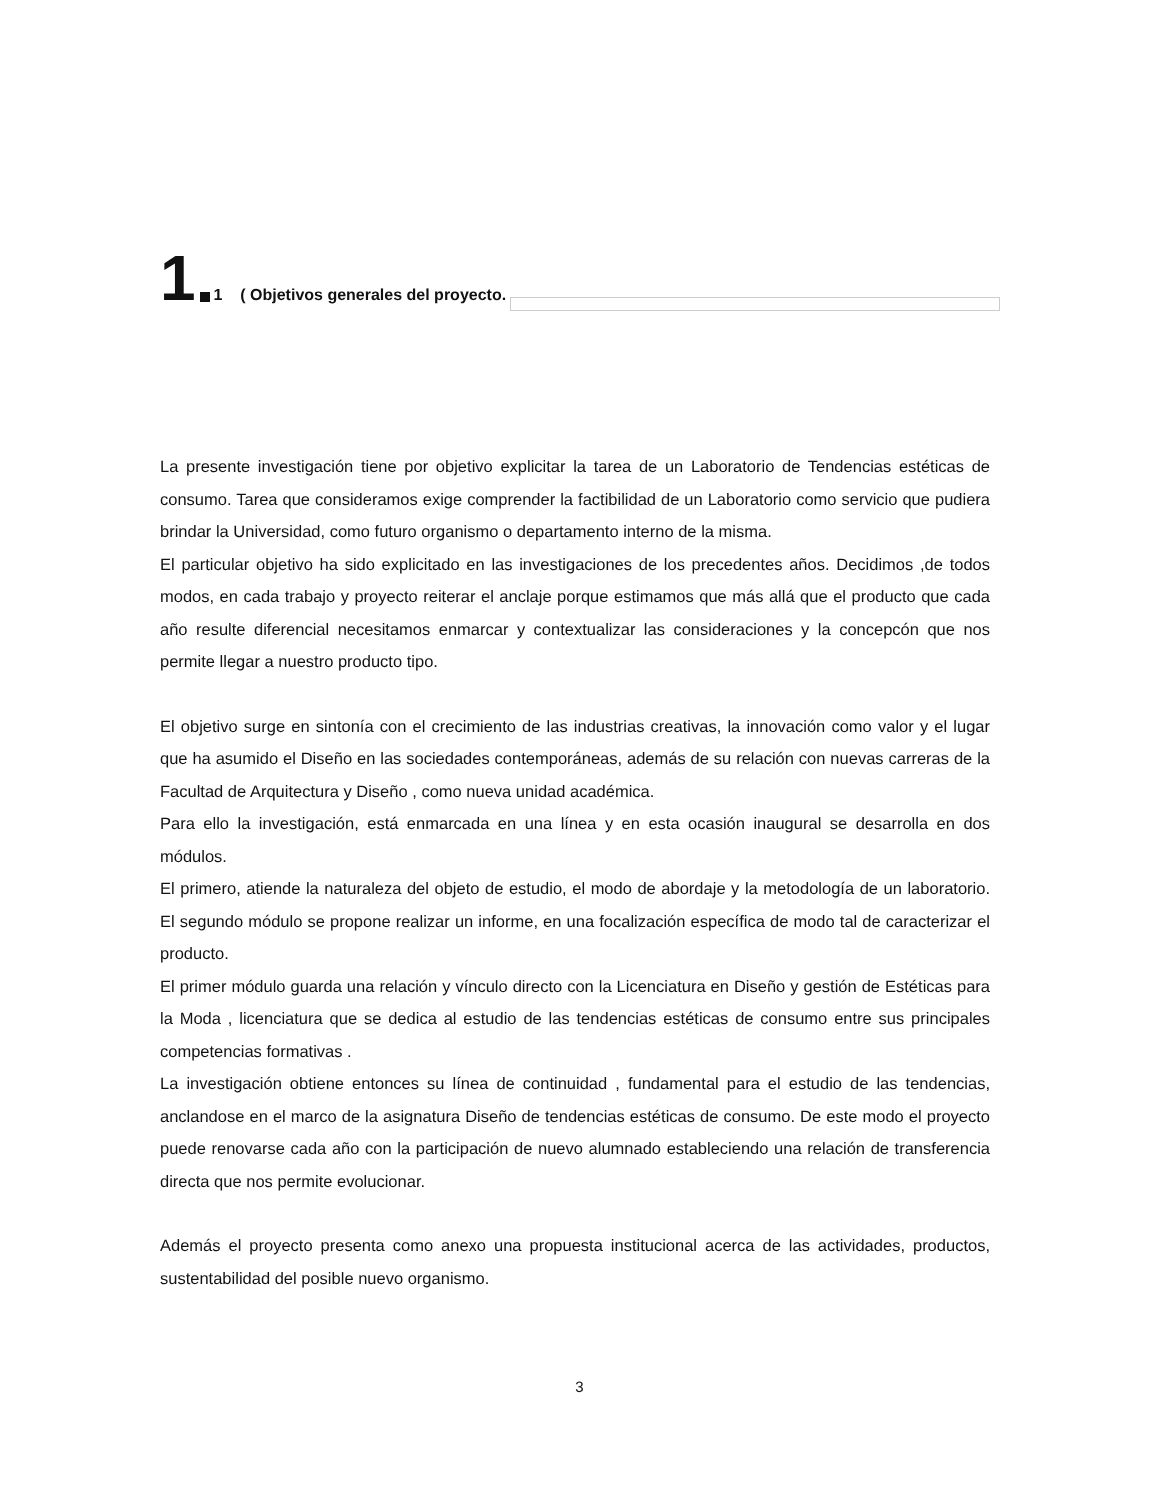1 1 ( Objetivos generales del proyecto.
La presente investigación tiene por objetivo explicitar la tarea de un Laboratorio de Tendencias estéticas de consumo. Tarea que consideramos exige comprender la factibilidad de un Laboratorio como servicio que pudiera brindar la Universidad, como futuro organismo o departamento interno de la misma.
El particular objetivo ha sido explicitado en las investigaciones de los precedentes años. Decidimos ,de todos modos, en cada trabajo y proyecto reiterar el anclaje porque estimamos que más allá que el producto que cada año resulte diferencial necesitamos enmarcar y contextualizar las consideraciones y la concepcón que nos permite llegar a nuestro producto tipo.
El objetivo surge en sintonía con el crecimiento de las industrias creativas, la innovación como valor y el lugar que ha asumido el Diseño en las sociedades contemporáneas, además de su relación con nuevas carreras de la Facultad de Arquitectura y Diseño , como nueva unidad académica.
Para ello la investigación, está enmarcada en una línea y en esta ocasión inaugural se desarrolla en dos módulos.
El primero, atiende la naturaleza del objeto de estudio, el modo de abordaje y la metodología de un laboratorio. El segundo módulo se propone realizar un informe, en una focalización específica de modo tal de caracterizar el producto.
El primer módulo guarda una relación y vínculo directo con la Licenciatura en Diseño y gestión de Estéticas para la Moda , licenciatura que se dedica al estudio de las tendencias estéticas de consumo entre sus principales competencias formativas .
La investigación obtiene entonces su línea de continuidad , fundamental para el estudio de las tendencias, anclandose en el marco de la asignatura Diseño de tendencias estéticas de consumo. De este modo el proyecto puede renovarse cada año con la participación de nuevo alumnado estableciendo una relación de transferencia directa que nos permite evolucionar.
Además el proyecto presenta como anexo una propuesta institucional acerca de las actividades, productos, sustentabilidad del posible nuevo organismo.
3